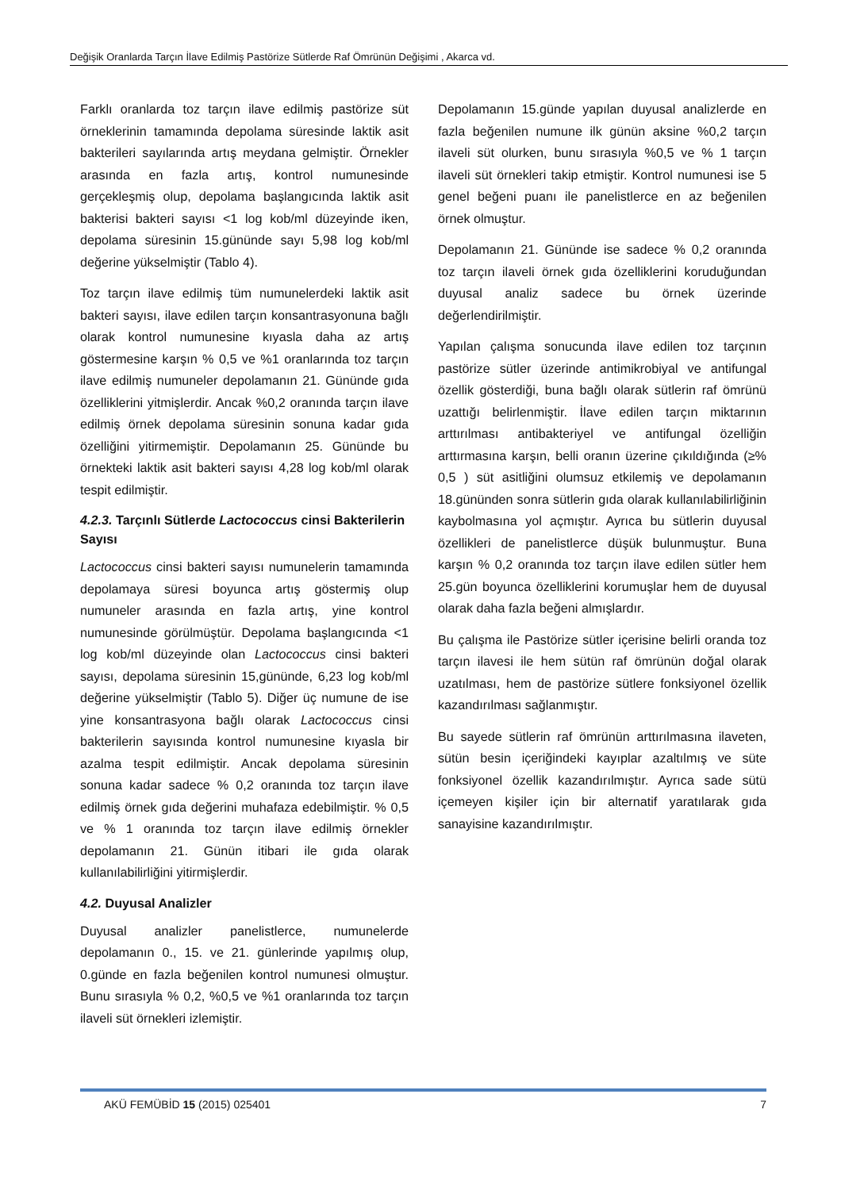Değişik Oranlarda Tarçın İlave Edilmiş Pastörize Sütlerde Raf Ömrünün Değişimi , Akarca vd.
Farklı oranlarda toz tarçın ilave edilmiş pastörize süt örneklerinin tamamında depolama süresinde laktik asit bakterileri sayılarında artış meydana gelmiştir. Örnekler arasında en fazla artış, kontrol numunesinde gerçekleşmiş olup, depolama başlangıcında laktik asit bakterisi bakteri sayısı <1 log kob/ml düzeyinde iken, depolama süresinin 15.gününde sayı 5,98 log kob/ml değerine yükselmiştir (Tablo 4).
Toz tarçın ilave edilmiş tüm numunelerdeki laktik asit bakteri sayısı, ilave edilen tarçın konsantrasyonuna bağlı olarak kontrol numunesine kıyasla daha az artış göstermesine karşın % 0,5 ve %1 oranlarında toz tarçın ilave edilmiş numuneler depolamanın 21. Gününde gıda özelliklerini yitmişlerdir. Ancak %0,2 oranında tarçın ilave edilmiş örnek depolama süresinin sonuna kadar gıda özelliğini yitirmemiştir. Depolamanın 25. Gününde bu örnekteki laktik asit bakteri sayısı 4,28 log kob/ml olarak tespit edilmiştir.
4.2.3. Tarçınlı Sütlerde Lactococcus cinsi Bakterilerin Sayısı
Lactococcus cinsi bakteri sayısı numunelerin tamamında depolamaya süresi boyunca artış göstermiş olup numuneler arasında en fazla artış, yine kontrol numunesinde görülmüştür. Depolama başlangıcında <1 log kob/ml düzeyinde olan Lactococcus cinsi bakteri sayısı, depolama süresinin 15,gününde, 6,23 log kob/ml değerine yükselmiştir (Tablo 5). Diğer üç numune de ise yine konsantrasyona bağlı olarak Lactococcus cinsi bakterilerin sayısında kontrol numunesine kıyasla bir azalma tespit edilmiştir. Ancak depolama süresinin sonuna kadar sadece % 0,2 oranında toz tarçın ilave edilmiş örnek gıda değerini muhafaza edebilmiştir. % 0,5 ve % 1 oranında toz tarçın ilave edilmiş örnekler depolamanın 21. Günün itibari ile gıda olarak kullanılabilirliğini yitirmişlerdir.
4.2. Duyusal Analizler
Duyusal analizler panelistlerce, numunelerde depolamanın 0., 15. ve 21. günlerinde yapılmış olup, 0.günde en fazla beğenilen kontrol numunesi olmuştur. Bunu sırasıyla % 0,2, %0,5 ve %1 oranlarında toz tarçın ilaveli süt örnekleri izlemiştir.
Depolamanın 15.günde yapılan duyusal analizlerde en fazla beğenilen numune ilk günün aksine %0,2 tarçın ilaveli süt olurken, bunu sırasıyla %0,5 ve % 1 tarçın ilaveli süt örnekleri takip etmiştir. Kontrol numunesi ise 5 genel beğeni puanı ile panelistlerce en az beğenilen örnek olmuştur.
Depolamanın 21. Gününde ise sadece % 0,2 oranında toz tarçın ilaveli örnek gıda özelliklerini koruduğundan duyusal analiz sadece bu örnek üzerinde değerlendirilmiştir.
Yapılan çalışma sonucunda ilave edilen toz tarçının pastörize sütler üzerinde antimikrobiyal ve antifungal özellik gösterdiği, buna bağlı olarak sütlerin raf ömrünü uzattığı belirlenmiştir. İlave edilen tarçın miktarının arttırılması antibakteriyel ve antifungal özelliğin arttırmasına karşın, belli oranın üzerine çıkıldığında (≥% 0,5 ) süt asitliğini olumsuz etkilemiş ve depolamanın 18.gününden sonra sütlerin gıda olarak kullanılabilirliğinin kaybolmasına yol açmıştır. Ayrıca bu sütlerin duyusal özellikleri de panelistlerce düşük bulunmuştur. Buna karşın % 0,2 oranında toz tarçın ilave edilen sütler hem 25.gün boyunca özelliklerini korumuşlar hem de duyusal olarak daha fazla beğeni almışlardır.
Bu çalışma ile Pastörize sütler içerisine belirli oranda toz tarçın ilavesi ile hem sütün raf ömrünün doğal olarak uzatılması, hem de pastörize sütlere fonksiyonel özellik kazandırılması sağlanmıştır.
Bu sayede sütlerin raf ömrünün arttırılmasına ilaveten, sütün besin içeriğindeki kayıplar azaltılmış ve süte fonksiyonel özellik kazandırılmıştır. Ayrıca sade sütü içemeyen kişiler için bir alternatif yaratılarak gıda sanayisine kazandırılmıştır.
AKÜ FEMÜBİD 15 (2015) 025401 7